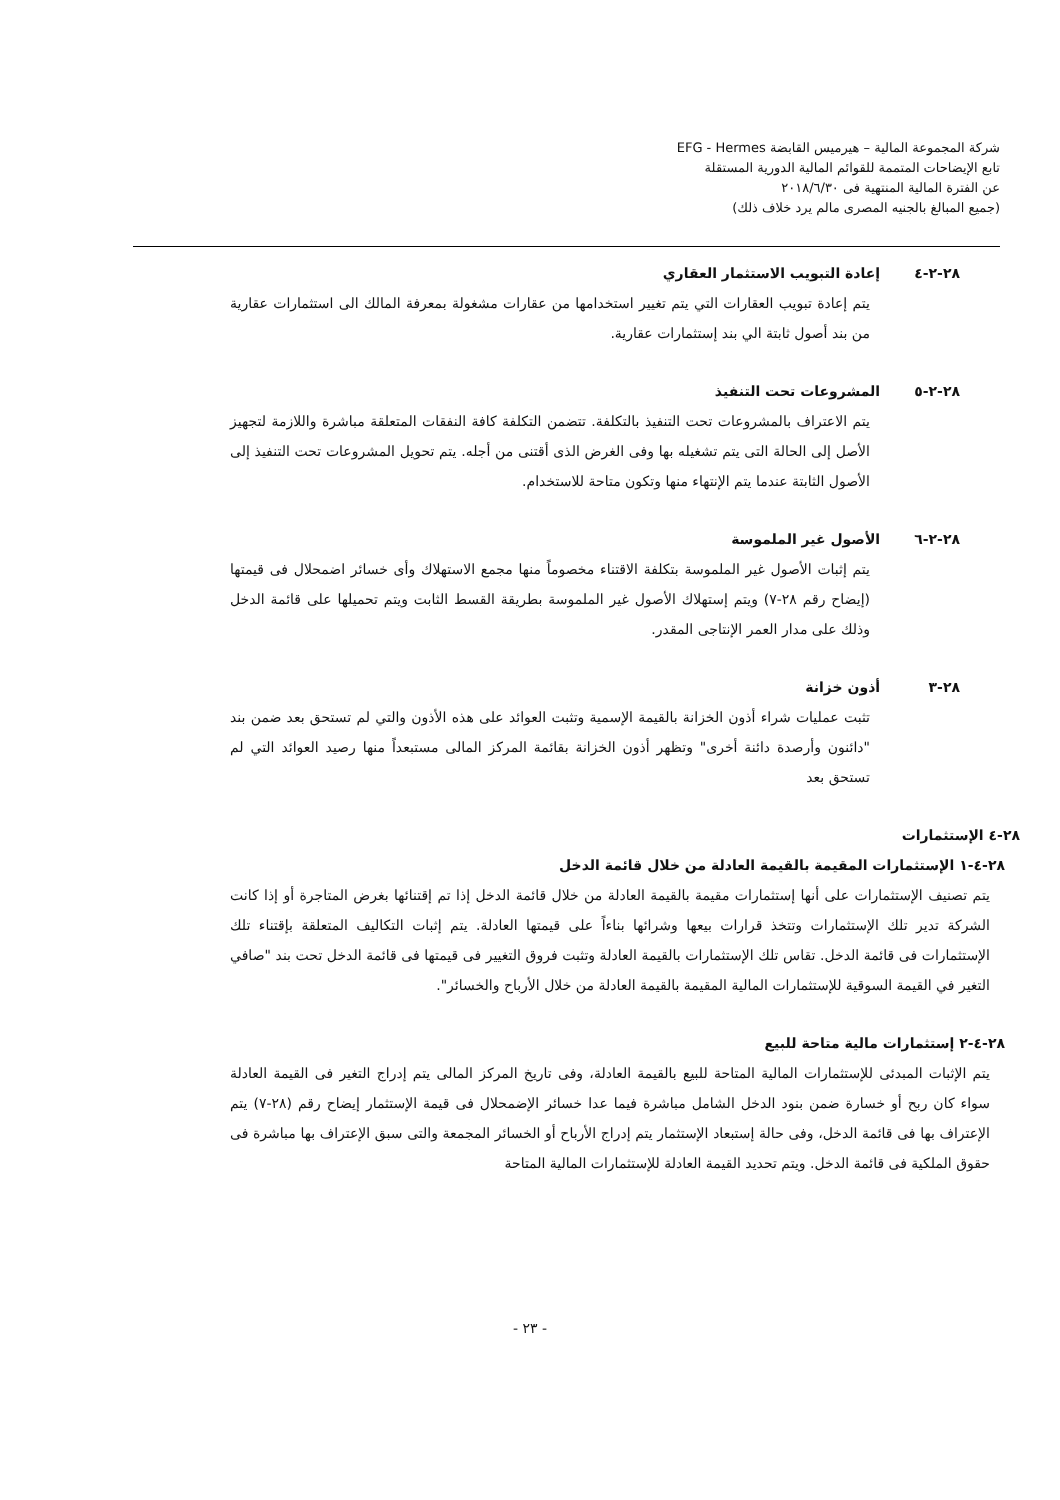شركة المجموعة المالية – هيرميس القابضة EFG - Hermes
تابع الإيضاحات المتممة للقوائم المالية الدورية المستقلة
عن الفترة المالية المنتهية فى ٢٠١٨/٦/٣٠
(جميع المبالغ بالجنيه المصرى مالم يرد خلاف ذلك)
٢٨-٢-٤ إعادة التبويب الاستثمار العقاري
يتم إعادة تبويب العقارات التي يتم تغيير استخدامها من عقارات مشغولة بمعرفة المالك الى استثمارات عقارية من بند أصول ثابتة الي بند إستثمارات عقارية.
٢٨-٢-٥ المشروعات تحت التنفيذ
يتم الاعتراف بالمشروعات تحت التنفيذ بالتكلفة. تتضمن التكلفة كافة النفقات المتعلقة مباشرة واللازمة لتجهيز الأصل إلى الحالة التى يتم تشغيله بها وفى الغرض الذى أقتنى من أجله. يتم تحويل المشروعات تحت التنفيذ إلى الأصول الثابتة عندما يتم الإنتهاء منها وتكون متاحة للاستخدام.
٢٨-٢-٦ الأصول غير الملموسة
يتم إثبات الأصول غير الملموسة بتكلفة الاقتناء مخصوماً منها مجمع الاستهلاك وأى خسائر اضمحلال فى قيمتها (إيضاح رقم ٢٨-٧) ويتم إستهلاك الأصول غير الملموسة بطريقة القسط الثابت ويتم تحميلها على قائمة الدخل وذلك على مدار العمر الإنتاجى المقدر.
٢٨-٣ أذون خزانة
تثبت عمليات شراء أذون الخزانة بالقيمة الإسمية وتثبت العوائد على هذه الأذون والتي لم تستحق بعد ضمن بند "دائنون وأرصدة دائنة أخرى" وتظهر أذون الخزانة بقائمة المركز المالى مستبعداً منها رصيد العوائد التي لم تستحق بعد
٢٨-٤ الإستثمارات
٢٨-٤-١ الإستثمارات المقيمة بالقيمة العادلة من خلال قائمة الدخل
يتم تصنيف الإستثمارات على أنها إستثمارات مقيمة بالقيمة العادلة من خلال قائمة الدخل إذا تم إقتنائها بغرض المتاجرة أو إذا كانت الشركة تدير تلك الإستثمارات وتتخذ قرارات بيعها وشرائها بناءاً على قيمتها العادلة. يتم إثبات التكاليف المتعلقة بإقتناء تلك الإستثمارات فى قائمة الدخل. تقاس تلك الإستثمارات بالقيمة العادلة وتثبت فروق التغيير فى قيمتها فى قائمة الدخل تحت بند "صافي التغير في القيمة السوقية للإستثمارات المالية المقيمة بالقيمة العادلة من خلال الأرباح والخسائر".
٢٨-٤-٢ إستثمارات مالية متاحة للبيع
يتم الإثبات المبدئى للإستثمارات المالية المتاحة للبيع بالقيمة العادلة، وفى تاريخ المركز المالى يتم إدراج التغير فى القيمة العادلة سواء كان ربح أو خسارة ضمن بنود الدخل الشامل مباشرة فيما عدا خسائر الإضمحلال فى قيمة الإستثمار إيضاح رقم (٢٨-٧) يتم الإعتراف بها فى قائمة الدخل، وفى حالة إستبعاد الإستثمار يتم إدراج الأرباح أو الخسائر المجمعة والتى سبق الإعتراف بها مباشرة فى حقوق الملكية فى قائمة الدخل. ويتم تحديد القيمة العادلة للإستثمارات المالية المتاحة
- ٢٣ -